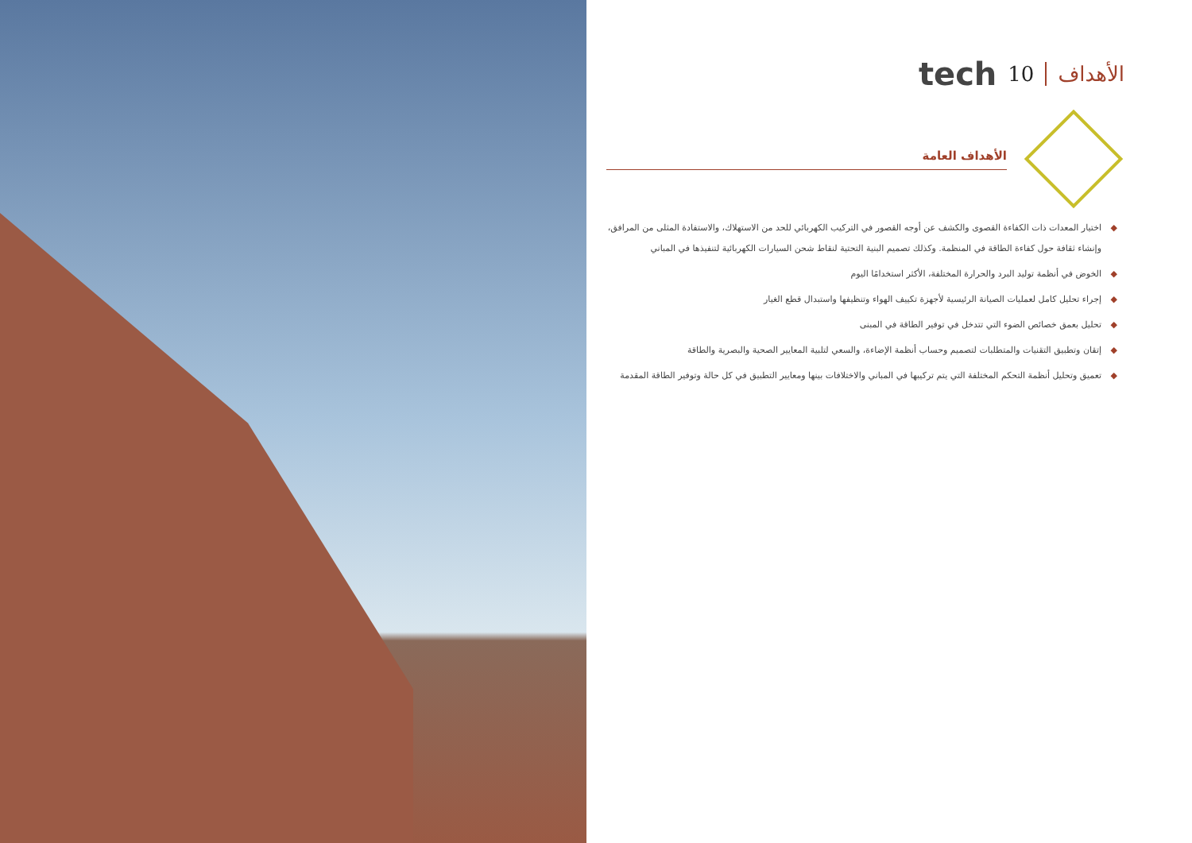الأهداف 10 tech
الأهداف العامة
◆ اختيار المعدات ذات الكفاءة القصوى والكشف عن أوجه القصور في التركيب الكهربائي للحد من الاستهلاك، والاستفادة المثلى من المرافق، وإنشاء ثقافة حول كفاءة الطاقة في المنظمة. وكذلك تصميم البنية التحتية لنقاط شحن السيارات الكهربائية لتنفيذها في المباني
◆ الخوض في أنظمة توليد البرد والحرارة المختلفة، الأكثر استخدامًا اليوم
◆ إجراء تحليل كامل لعمليات الصيانة الرئيسية لأجهزة تكييف الهواء وتنظيفها واستبدال قطع الغيار
◆ تحليل بعمق خصائص الضوء التي تتدخل في توفير الطاقة في المبنى
◆ إتقان وتطبيق التقنيات والمتطلبات لتصميم وحساب أنظمة الإضاءة، والسعي لتلبية المعايير الصحية والبصرية والطاقة
◆ تعميق وتحليل أنظمة التحكم المختلفة التي يتم تركيبها في المباني والاختلافات بينها ومعايير التطبيق في كل حالة وتوفير الطاقة المقدمة